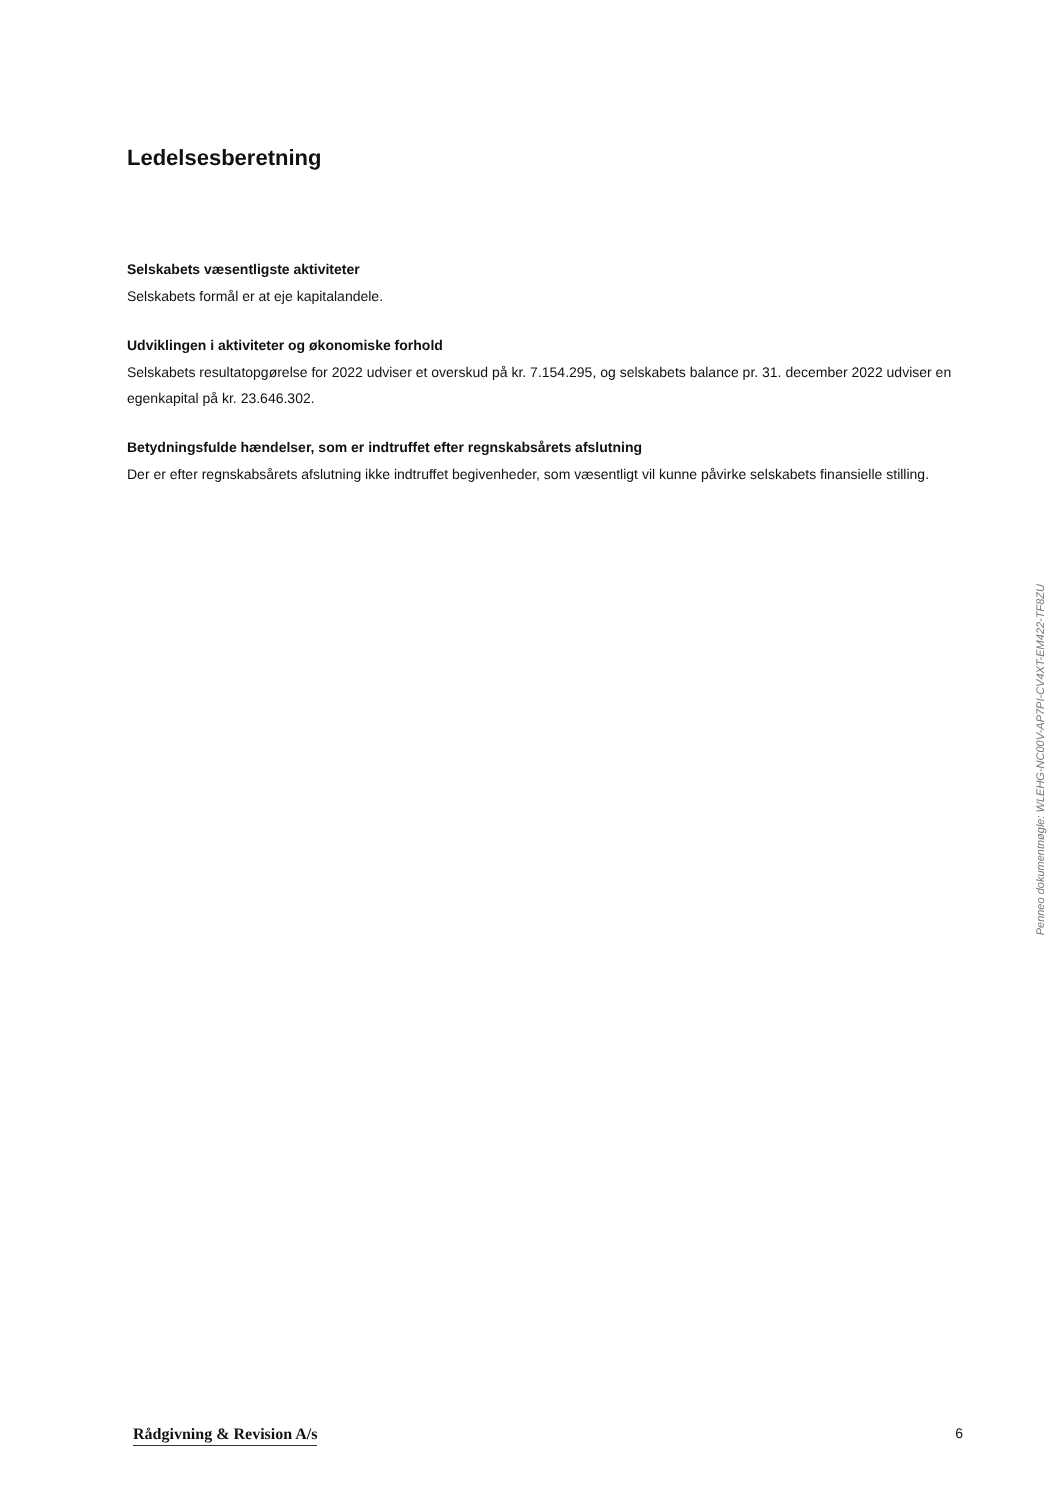Ledelsesberetning
Selskabets væsentligste aktiviteter
Selskabets formål er at eje kapitalandele.
Udviklingen i aktiviteter og økonomiske forhold
Selskabets resultatopgørelse for 2022 udviser et overskud på kr. 7.154.295, og selskabets balance pr. 31. december 2022 udviser en egenkapital på kr. 23.646.302.
Betydningsfulde hændelser, som er indtruffet efter regnskabsårets afslutning
Der er efter regnskabsårets afslutning ikke indtruffet begivenheder, som væsentligt vil kunne påvirke selskabets finansielle stilling.
Penneo dokumentnøgle: WLEHG-NC00V-AP7PI-CV4XT-EM422-TF8ZU
Rådgivning & Revision A/s 6